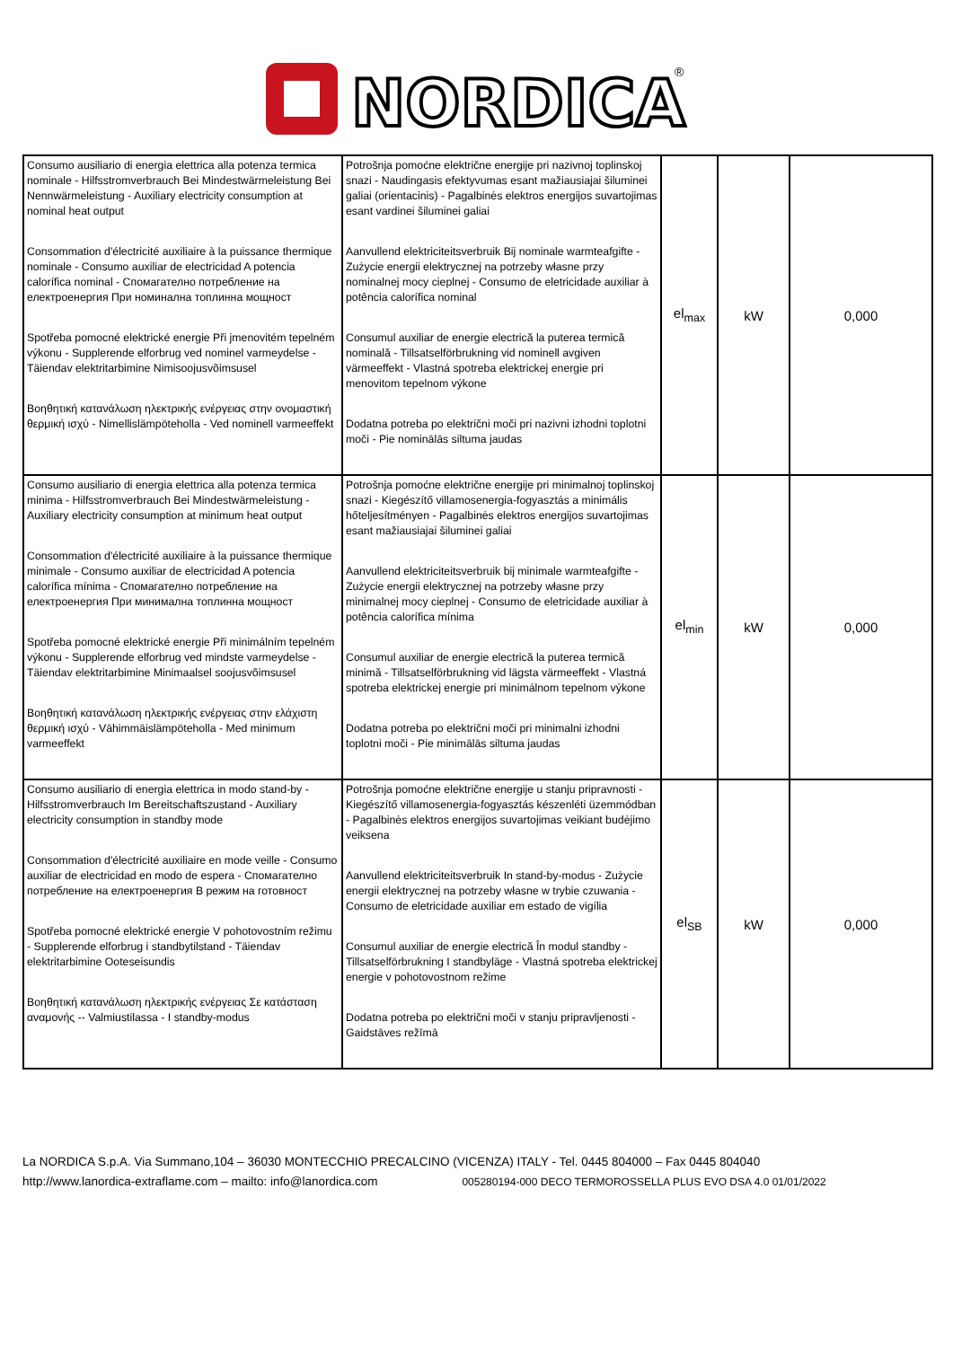NORDICA
®
| Consumo ausiliario di energia elettrica alla potenza termica nominale - Hilfsstromverbrauch Bei Mindestwärmeleistung Bei Nennwärmeleistung - Auxiliary electricity consumption at nominal heat output Consommation d'électricité auxiliaire à la puissance thermique nominale - Consumo auxiliar de electricidad A potencia calorífica nominal - Спомагателно потребление на електроенергия При номинална топлинна мощност Spotřeba pomocné elektrické energie Při jmenovitém tepelném výkonu - Supplerende elforbrug ved nominel varmeydelse - Täiendav elektritarbimine Nimisoojusvõimsusel Βοηθητική κατανάλωση ηλεκτρικής ενέργειας στην ονομαστική θερμική ισχύ - Nimellislämpöteholla - Ved nominell varmeeffekt | Potrošnja pomoćne električne energije pri nazivnoj toplinskoj snazi - Naudingasis efektyvumas esant mažiausiajai šiluminei galiai (orientacinis) - Pagalbinės elektros energijos suvartojimas esant vardinei šiluminei galiai Aanvullend elektriciteitsverbruik Bij nominale warmteafgifte - Zużycie energii elektrycznej na potrzeby własne przy nominalnej mocy cieplnej - Consumo de eletricidade auxiliar à potência calorífica nominal Consumul auxiliar de energie electrică la puterea termică nominală - Tillsatselförbrukning vid nominell avgiven värmeeffekt - Vlastná spotreba elektrickej energie pri menovitom tepelnom výkone Dodatna potreba po električni moči pri nazivni izhodni toplotni moči - Pie nominālās siltuma jaudas | el<sub>max</sub> | kW | 0,000 |
| Consumo ausiliario di energia elettrica alla potenza termica minima - Hilfsstromverbrauch Bei Mindestwärmeleistung - Auxiliary electricity consumption at minimum heat output Consommation d'électricité auxiliaire à la puissance thermique minimale - Consumo auxiliar de electricidad A potencia calorífica mínima - Спомагателно потребление на електроенергия При минимална топлинна мощност Spotřeba pomocné elektrické energie Při minimálním tepelném výkonu - Supplerende elforbrug ved mindste varmeydelse - Täiendav elektritarbimine Minimaalsel soojusvõimsusel Βοηθητική κατανάλωση ηλεκτρικής ενέργειας στην ελάχιστη θερμική ισχύ - Vähimmäislämpöteholla - Med minimum varmeeffekt | Potrošnja pomoćne električne energije pri minimalnoj toplinskoj snazi - Kiegészítő villamosenergia-fogyasztás a minimális hőteljesítményen - Pagalbinės elektros energijos suvartojimas esant mažiausiajai šiluminei galiai Aanvullend elektriciteitsverbruik bij minimale warmteafgifte - Zużycie energii elektrycznej na potrzeby własne przy minimalnej mocy cieplnej - Consumo de eletricidade auxiliar à potência calorífica mínima Consumul auxiliar de energie electrică la puterea termică minimă - Tillsatselförbrukning vid lägsta värmeeffekt - Vlastná spotreba elektrickej energie pri minimálnom tepelnom výkone Dodatna potreba po električni moči pri minimalni izhodni toplotni moči - Pie minimālās siltuma jaudas | el<sub>min</sub> | kW | 0,000 |
| Consumo ausiliario di energia elettrica in modo stand-by - Hilfsstromverbrauch Im Bereitschaftszustand - Auxiliary electricity consumption in standby mode Consommation d'électricité auxiliaire en mode veille - Consumo auxiliar de electricidad en modo de espera - Спомагателно потребление на електроенергия В режим на готовност Spotřeba pomocné elektrické energie V pohotovostním režimu - Supplerende elforbrug i standbytilstand - Täiendav elektritarbimine Ooteseisundis Βοηθητική κατανάλωση ηλεκτρικής ενέργειας Σε κατάσταση αναμονής -- Valmiustilassa - I standby-modus | Potrošnja pomoćne električne energije u stanju pripravnosti - Kiegészítő villamosenergia-fogyasztás készenléti üzemmódban - Pagalbinės elektros energijos suvartojimas veikiant budėjimo veiksena Aanvullend elektriciteitsverbruik In stand-by-modus - Zużycie energii elektrycznej na potrzeby własne w trybie czuwania - Consumo de eletricidade auxiliar em estado de vigília Consumul auxiliar de energie electrică În modul standby - Tillsatselförbrukning I standbyläge - Vlastná spotreba elektrickej energie v pohotovostnom režime Dodatna potreba po električni moči v stanju pripravljenosti - Gaidstāves režīmā | el<sub>SB</sub> | kW | 0,000 |
La NORDICA S.p.A. Via Summano,104 – 36030 MONTECCHIO PRECALCINO (VICENZA) ITALY - Tel. 0445 804000 – Fax 0445 804040
http://www.lanordica-extraflame.com – mailto: info@lanordica.com 005280194-000 DECO TERMOROSSELLA PLUS EVO DSA 4.0 01/01/2022